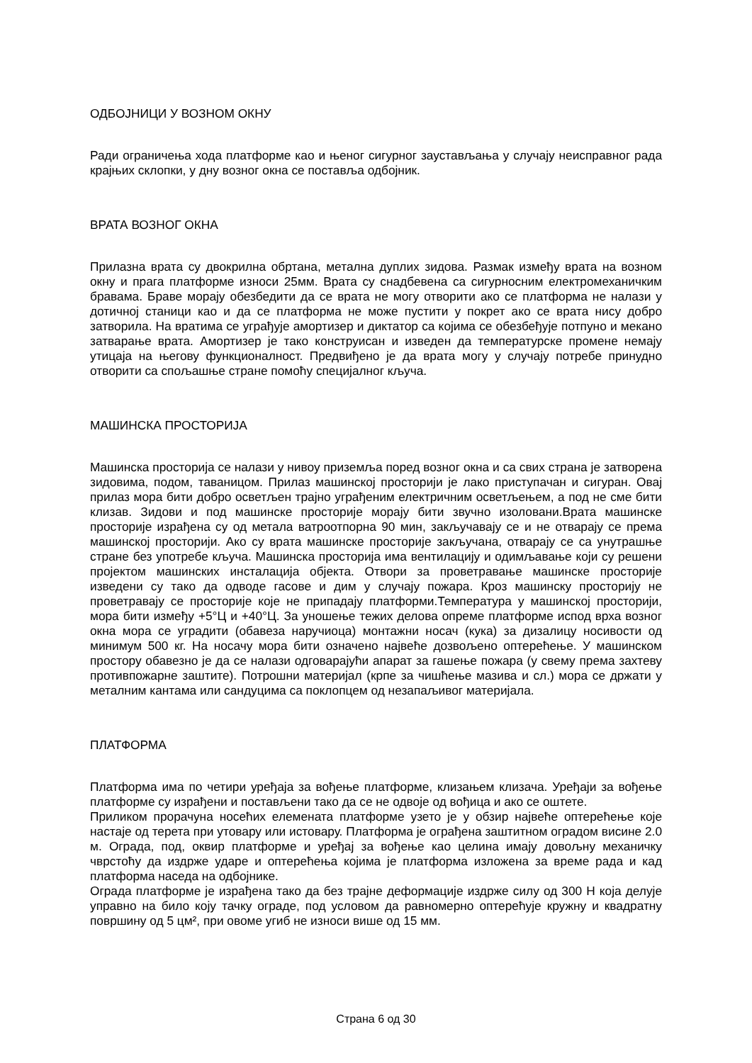ОДБОЈНИЦИ У ВОЗНОМ ОКНУ
Ради ограничења хода платформе као и њеног сигурног заустављања у случају неисправног рада крајњих склопки, у дну возног окна се поставља одбојник.
ВРАТА ВОЗНОГ ОКНА
Прилазна врата су двокрилна обртана, метална дуплих зидова. Размак између врата на возном окну и прага платформе износи 25мм. Врата су снадбевена са сигурносним електромеханичким бравама. Браве морају обезбедити да се врата не могу отворити ако се платформа не налази у дотичној станици као и да се платформа не може пустити у покрет ако се врата нису добро затворила. На вратима се уграђује амортизер и диктатор са којима се обезбеђује потпуно и мекано затварање врата. Амортизер је тако конструисан и изведен да температурске промене немају утицаја на његову функционалност. Предвиђено је да врата могу у случају потребе принудно отворити са спољашње стране помоћу специјалног кључа.
МАШИНСКА ПРОСТОРИЈА
Машинска просторија се налази у нивоу приземља поред возног окна и са свих страна је затворена зидовима, подом, таваницом. Прилаз машинској просторији је лако приступачан и сигуран. Овај прилаз мора бити добро осветљен трајно уграђеним електричним осветљењем, а под не сме бити клизав. Зидови и под машинске просторије морају бити звучно изоловани.Врата машинске просторије израђена су од метала ватроотпорна 90 мин, закључавају се и не отварају се према машинској просторији. Ако су врата машинске просторије закључана, отварају се са унутрашње стране без употребе кључа. Машинска просторија има вентилацију и одимљавање који су решени пројектом машинских инсталација објекта. Отвори за проветравање машинске просторије изведени су тако да одводе гасове и дим у случају пожара. Кроз машинску просторију не проветравају се просторије које не припадају платформи.Температура у машинској просторији, мора бити између +5°Ц и +40°Ц. За уношење тежих делова опреме платформе испод врха возног окна мора се уградити (обавеза наручиоца) монтажни носач (кука) за дизалицу носивости од минимум 500 кг. На носачу мора бити означено највеће дозвољено оптерећење. У машинском простору обавезно је да се налази одговарајући апарат за гашење пожара (у свему према захтеву противпожарне заштите). Потрошни материјал (крпе за чишћење мазива и сл.) мора се држати у металним кантама или сандуцима са поклопцем од незапаљивог материјала.
ПЛАТФОРМА
Платформа има по четири уређаја за вођење платформе, клизањем клизача. Уређаји за вођење платформе су израђени и постављени тако да се не одвоје од вођица и ако се оштете.
Приликом прорачуна носећих елемената платформе узето је у обзир највеће оптерећење које настаје од терета при утовару или истовару. Платформа је ограђена заштитном оградом висине 2.0 м. Ограда, под, оквир платформе и уређај за вођење као целина имају довољну механичку чврстоћу да издрже ударе и оптерећења којима је платформа изложена за време рада и кад платформа наседа на одбојнике.
Ограда платформе је израђена тако да без трајне деформације издрже силу од 300 Н која делује управно на било коју тачку ограде, под условом да равномерно оптерећује кружну и квадратну површину од 5 цм², при овоме угиб не износи више од 15 мм.
Страна 6 од 30